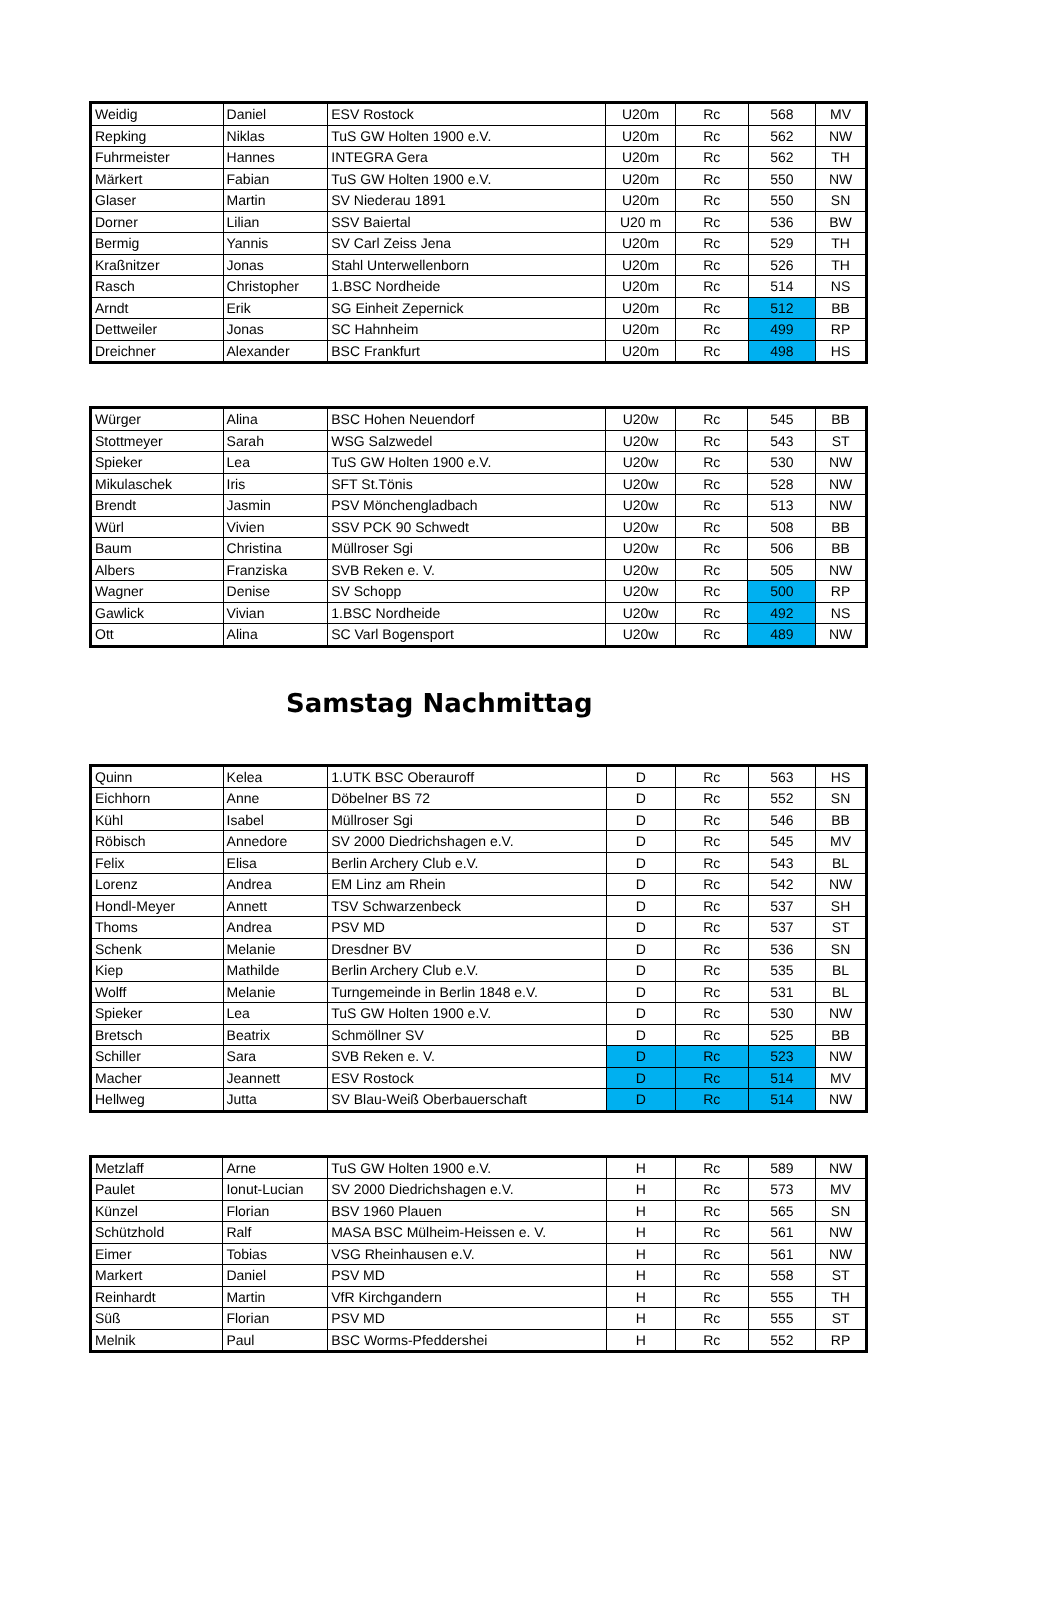| Weidig | Daniel | ESV Rostock | U20m | Rc | 568 | MV |
| Repking | Niklas | TuS GW Holten 1900 e.V. | U20m | Rc | 562 | NW |
| Fuhrmeister | Hannes | INTEGRA Gera | U20m | Rc | 562 | TH |
| Märkert | Fabian | TuS GW Holten 1900 e.V. | U20m | Rc | 550 | NW |
| Glaser | Martin | SV Niederau 1891 | U20m | Rc | 550 | SN |
| Dorner | Lilian | SSV Baiertal | U20 m | Rc | 536 | BW |
| Bermig | Yannis | SV Carl Zeiss Jena | U20m | Rc | 529 | TH |
| Kraßnitzer | Jonas | Stahl Unterwellenborn | U20m | Rc | 526 | TH |
| Rasch | Christopher | 1.BSC Nordheide | U20m | Rc | 514 | NS |
| Arndt | Erik | SG Einheit Zepernick | U20m | Rc | 512 | BB |
| Dettweiler | Jonas | SC Hahnheim | U20m | Rc | 499 | RP |
| Dreichner | Alexander | BSC Frankfurt | U20m | Rc | 498 | HS |
| Würger | Alina | BSC Hohen Neuendorf | U20w | Rc | 545 | BB |
| Stottmeyer | Sarah | WSG Salzwedel | U20w | Rc | 543 | ST |
| Spieker | Lea | TuS GW Holten 1900 e.V. | U20w | Rc | 530 | NW |
| Mikulaschek | Iris | SFT St.Tönis | U20w | Rc | 528 | NW |
| Brendt | Jasmin | PSV Mönchengladbach | U20w | Rc | 513 | NW |
| Würl | Vivien | SSV PCK 90 Schwedt | U20w | Rc | 508 | BB |
| Baum | Christina | Müllroser Sgi | U20w | Rc | 506 | BB |
| Albers | Franziska | SVB Reken e. V. | U20w | Rc | 505 | NW |
| Wagner | Denise | SV Schopp | U20w | Rc | 500 | RP |
| Gawlick | Vivian | 1.BSC Nordheide | U20w | Rc | 492 | NS |
| Ott | Alina | SC Varl Bogensport | U20w | Rc | 489 | NW |
Samstag Nachmittag
| Quinn | Kelea | 1.UTK BSC Oberauroff | D | Rc | 563 | HS |
| Eichhorn | Anne | Döbelner BS 72 | D | Rc | 552 | SN |
| Kühl | Isabel | Müllroser Sgi | D | Rc | 546 | BB |
| Röbisch | Annedore | SV 2000 Diedrichshagen e.V. | D | Rc | 545 | MV |
| Felix | Elisa | Berlin Archery Club e.V. | D | Rc | 543 | BL |
| Lorenz | Andrea | EM Linz am Rhein | D | Rc | 542 | NW |
| Hondl-Meyer | Annett | TSV Schwarzenbeck | D | Rc | 537 | SH |
| Thoms | Andrea | PSV MD | D | Rc | 537 | ST |
| Schenk | Melanie | Dresdner BV | D | Rc | 536 | SN |
| Kiep | Mathilde | Berlin Archery Club e.V. | D | Rc | 535 | BL |
| Wolff | Melanie | Turngemeinde in Berlin 1848 e.V. | D | Rc | 531 | BL |
| Spieker | Lea | TuS GW Holten 1900 e.V. | D | Rc | 530 | NW |
| Bretsch | Beatrix | Schmöllner SV | D | Rc | 525 | BB |
| Schiller | Sara | SVB Reken e. V. | D | Rc | 523 | NW |
| Macher | Jeannett | ESV Rostock | D | Rc | 514 | MV |
| Hellweg | Jutta | SV Blau-Weiß Oberbauerschaft | D | Rc | 514 | NW |
| Metzlaff | Arne | TuS GW Holten 1900 e.V. | H | Rc | 589 | NW |
| Paulet | Ionut-Lucian | SV 2000 Diedrichshagen e.V. | H | Rc | 573 | MV |
| Künzel | Florian | BSV 1960 Plauen | H | Rc | 565 | SN |
| Schützhold | Ralf | MASA BSC Mülheim-Heissen e. V. | H | Rc | 561 | NW |
| Eimer | Tobias | VSG Rheinhausen e.V. | H | Rc | 561 | NW |
| Markert | Daniel | PSV MD | H | Rc | 558 | ST |
| Reinhardt | Martin | VfR Kirchgandern | H | Rc | 555 | TH |
| Süß | Florian | PSV MD | H | Rc | 555 | ST |
| Melnik | Paul | BSC Worms-Pfeddershei | H | Rc | 552 | RP |